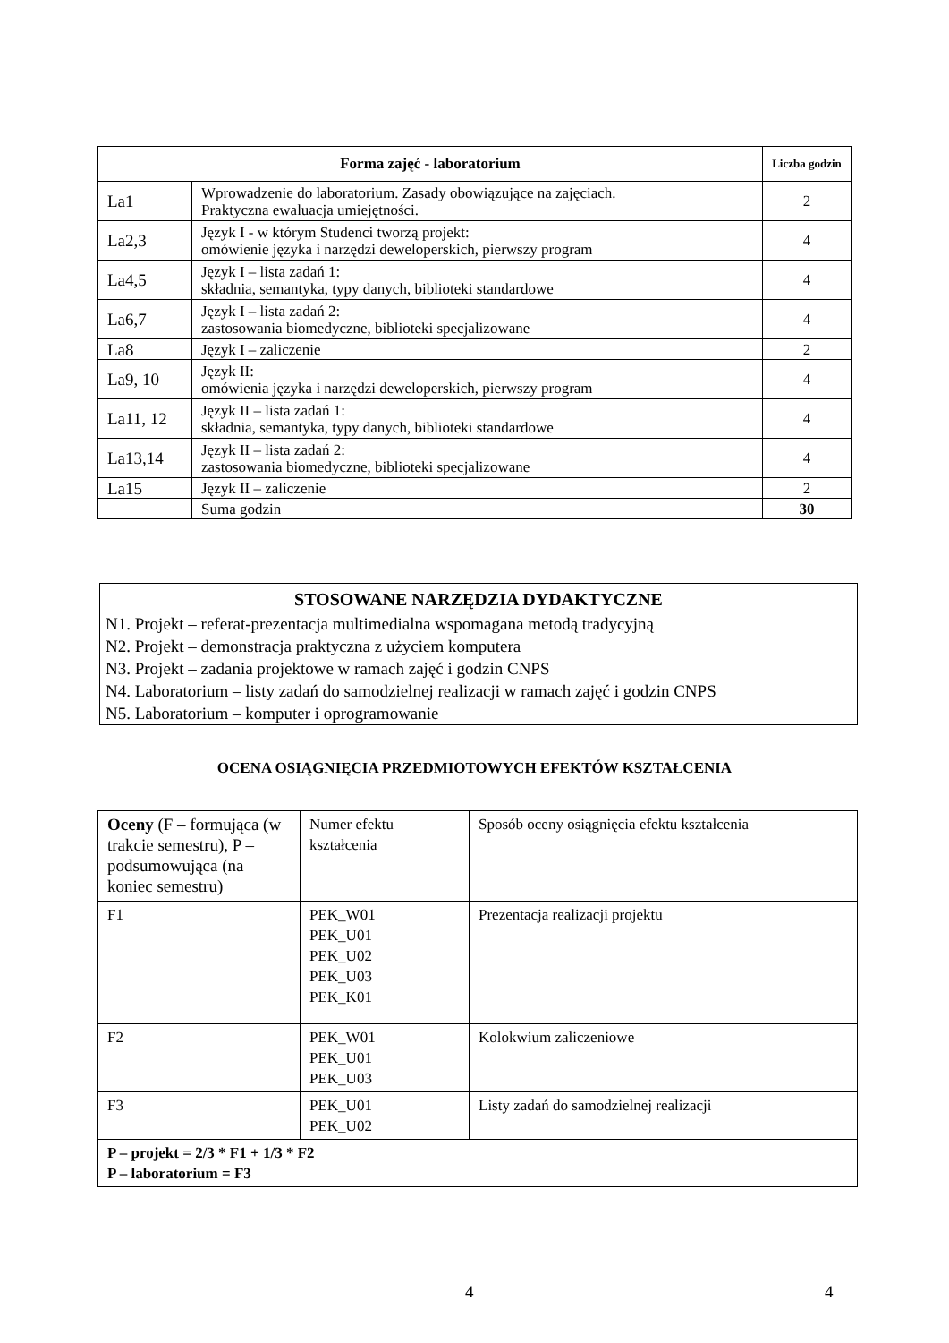| Forma zajęć - laboratorium | | Liczba godzin |
| --- | --- | --- |
| La1 | Wprowadzenie do laboratorium. Zasady obowiązujące na zajęciach. Praktyczna ewaluacja umiejętności. | 2 |
| La2,3 | Język I - w którym Studenci tworzą projekt: omówienie języka i narzędzi deweloperskich, pierwszy program | 4 |
| La4,5 | Język I – lista zadań 1: składnia, semantyka, typy danych, biblioteki standardowe | 4 |
| La6,7 | Język I – lista zadań 2: zastosowania biomedyczne, biblioteki specjalizowane | 4 |
| La8 | Język I – zaliczenie | 2 |
| La9, 10 | Język II: omówienia języka i narzędzi deweloperskich, pierwszy program | 4 |
| La11, 12 | Język II – lista zadań 1: składnia, semantyka, typy danych, biblioteki standardowe | 4 |
| La13,14 | Język II – lista zadań 2: zastosowania biomedyczne, biblioteki specjalizowane | 4 |
| La15 | Język II – zaliczenie | 2 |
| | Suma godzin | 30 |
STOSOWANE NARZĘDZIA DYDAKTYCZNE
N1. Projekt – referat-prezentacja multimedialna wspomagana metodą tradycyjną
N2. Projekt – demonstracja praktyczna z użyciem komputera
N3. Projekt – zadania projektowe w ramach zajęć i godzin CNPS
N4. Laboratorium – listy zadań do samodzielnej realizacji w ramach zajęć i godzin CNPS
N5. Laboratorium – komputer i oprogramowanie
OCENA OSIĄGNIĘCIA PRZEDMIOTOWYCH EFEKTÓW KSZTAŁCENIA
| Oceny (F – formująca (w trakcie semestru), P – podsumowująca (na koniec semestru) | Numer efektu kształcenia | Sposób oceny osiągnięcia efektu kształcenia |
| F1 | PEK_W01 PEK_U01 PEK_U02 PEK_U03 PEK_K01 | Prezentacja realizacji projektu |
| F2 | PEK_W01 PEK_U01 PEK_U03 | Kolokwium zaliczeniowe |
| F3 | PEK_U01 PEK_U02 | Listy zadań do samodzielnej realizacji |
| P – projekt = 2/3 * F1 + 1/3 * F2 P – laboratorium = F3 | | |
4 4